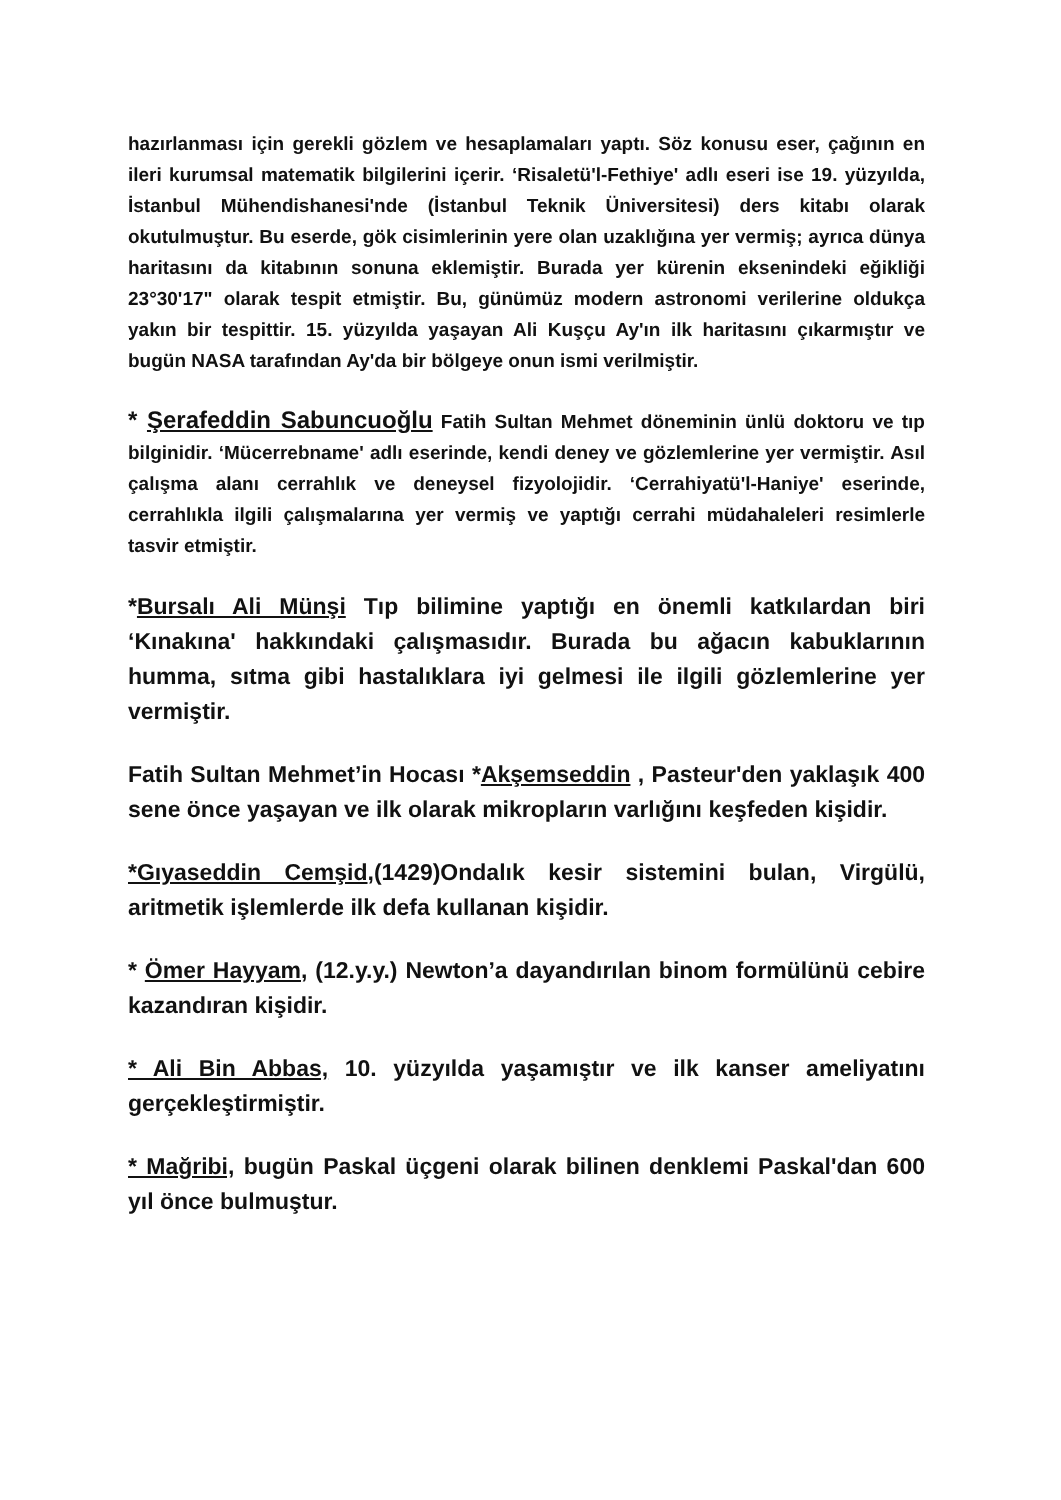hazırlanması için gerekli gözlem ve hesaplamaları yaptı. Söz konusu eser, çağının en ileri kurumsal matematik bilgilerini içerir. ‘Risaletü'l-Fethiye' adlı eseri ise 19. yüzyılda, İstanbul Mühendishanesi'nde (İstanbul Teknik Üniversitesi) ders kitabı olarak okutulmuştur. Bu eserde, gök cisimlerinin yere olan uzaklığına yer vermiş; ayrıca dünya haritasını da kitabının sonuna eklemiştir. Burada yer kürenin eksenindeki eğikliği 23°30'17" olarak tespit etmiştir. Bu, günümüz modern astronomi verilerine oldukça yakın bir tespittir. 15. yüzyılda yaşayan Ali Kuşçu Ay'ın ilk haritasını çıkarmıştır ve bugün NASA tarafından Ay'da bir bölgeye onun ismi verilmiştir.
* Şerafeddin Sabuncuoğlu Fatih Sultan Mehmet döneminin ünlü doktoru ve tıp bilginidir. ‘Mücerrebname' adlı eserinde, kendi deney ve gözlemlerine yer vermiştir. Asıl çalışma alanı cerrahlık ve deneysel fizyolojidir. ‘Cerrahiyatü'l-Haniye' eserinde, cerrahlıkla ilgili çalışmalarına yer vermiş ve yaptığı cerrahi müdahaleleri resimlerle tasvir etmiştir.
*Bursalı Ali Münşi Tıp bilimine yaptığı en önemli katkılardan biri ‘Kınakına' hakkındaki çalışmasıdır. Burada bu ağacın kabuklarının humma, sıtma gibi hastalıklara iyi gelmesi ile ilgili gözlemlerine yer vermiştir.
Fatih Sultan Mehmet’in Hocası *Akşemseddin , Pasteur'den yaklaşık 400 sene önce yaşayan ve ilk olarak mikropların varlığını keşfeden kişidir.
*Gıyaseddin Cemşid,(1429)Ondalık kesir sistemini bulan, Virgülü, aritmetik işlemlerde ilk defa kullanan kişidir.
* Ömer Hayyam, (12.y.y.) Newton’a dayandırılan binom formülünü cebire kazandıran kişidir.
* Ali Bin Abbas, 10. yüzyılda yaşamıştır ve ilk kanser ameliyatını gerçekleştirmiştir.
* Mağribi, bugün Paskal üçgeni olarak bilinen denklemi Paskal'dan 600 yıl önce bulmuştur.